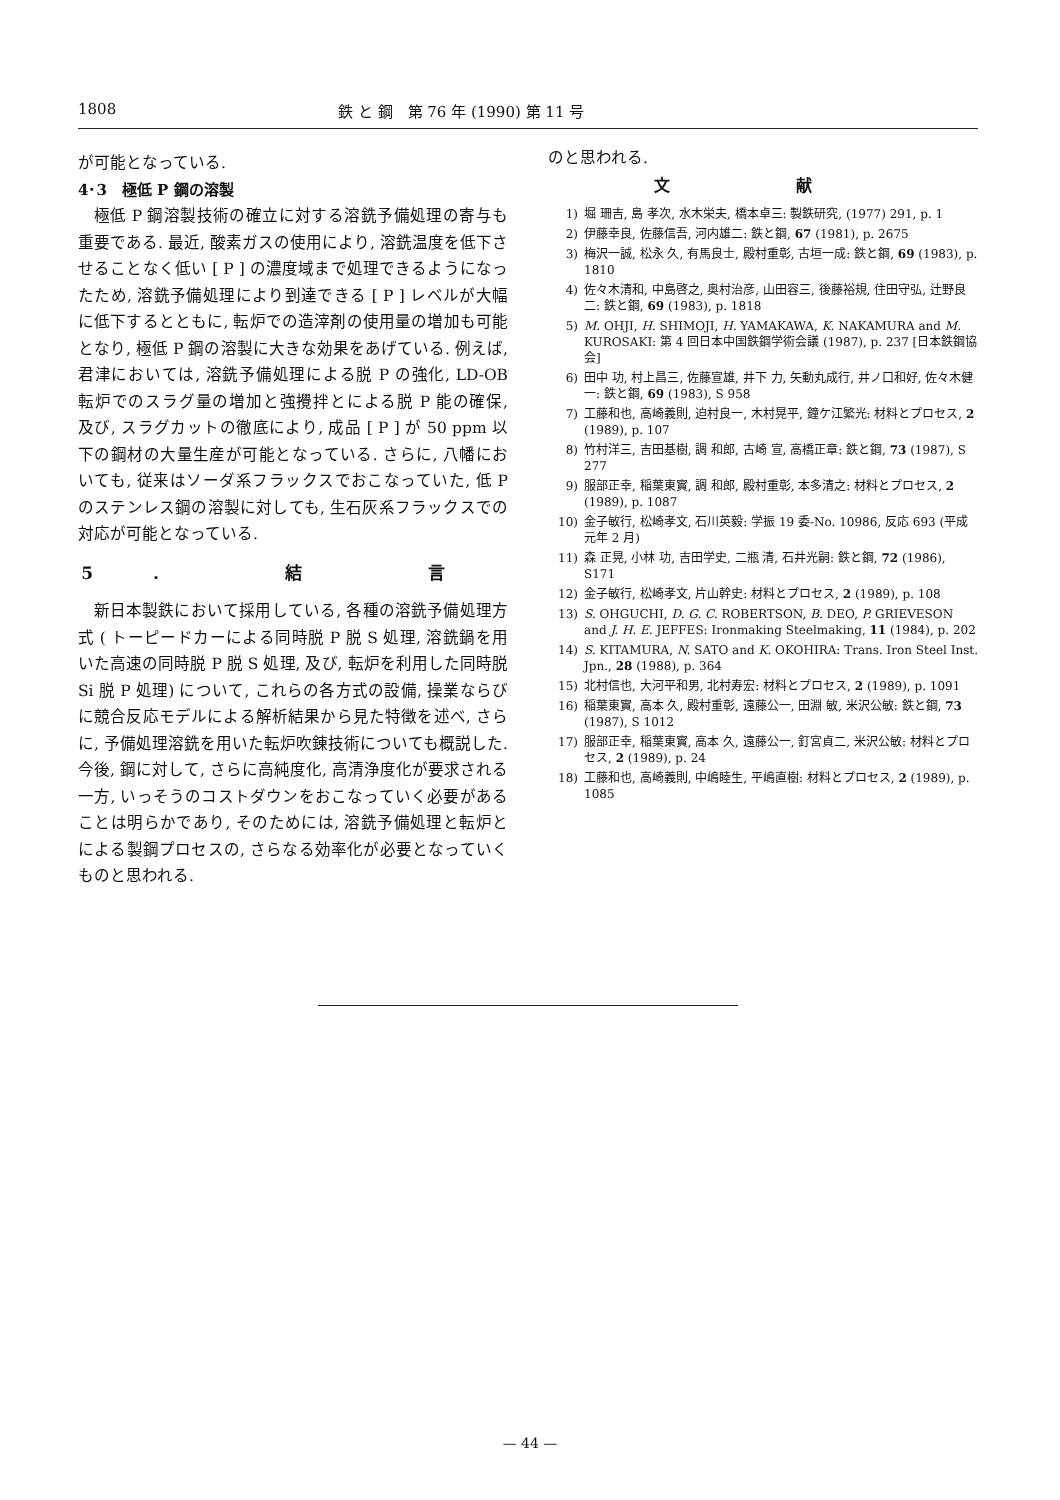1808 鉄 と 鋼　第 76 年 (1990) 第 11 号
が可能となっている.
4･3　極低 P 鋼の溶製
極低 P 鋼溶製技術の確立に対する溶銑予備処理の寄与も重要である. 最近, 酸素ガスの使用により, 溶銑温度を低下させることなく低い [ P ] の濃度域まで処理できるようになったため, 溶銑予備処理により到達できる [ P ] レベルが大幅に低下するとともに, 転炉での造滓剤の使用量の増加も可能となり, 極低 P 鋼の溶製に大きな効果をあげている. 例えば, 君津においては, 溶銑予備処理による脱 P の強化, LD-OB 転炉でのスラグ量の増加と強攪拌とによる脱 P 能の確保, 及び, スラグカットの徹底により, 成品 [ P ] が 50 ppm 以下の鋼材の大量生産が可能となっている. さらに, 八幡においても, 従来はソーダ系フラックスでおこなっていた, 低 P のステンレス鋼の溶製に対しても, 生石灰系フラックスでの対応が可能となっている.
5. 結 言
新日本製鉄において採用している, 各種の溶銑予備処理方式 ( トーピードカーによる同時脱 P 脱 S 処理, 溶銑鍋を用いた高速の同時脱 P 脱 S 処理, 及び, 転炉を利用した同時脱 Si 脱 P 処理) について, これらの各方式の設備, 操業ならびに競合反応モデルによる解析結果から見た特徴を述べ, さらに, 予備処理溶銑を用いた転炉吹錬技術についても概説した. 今後, 鋼に対して, さらに高純度化, 高清浄度化が要求される一方, いっそうのコストダウンをおこなっていく必要があることは明らかであり, そのためには, 溶銑予備処理と転炉とによる製鋼プロセスの, さらなる効率化が必要となっていくものと思われる.
のと思われる.
文 献
1) 堀 珊吉, 島 孝次, 水木栄夫, 橋本卓三: 製鉄研究, (1977) 291, p. 1
2) 伊藤幸良, 佐藤信吾, 河内雄二: 鉄と鋼, 67 (1981), p. 2675
3) 梅沢一誠, 松永 久, 有馬良士, 殿村重彰, 古垣一成: 鉄と鋼, 69 (1983), p. 1810
4) 佐々木清和, 中島啓之, 奥村治彦, 山田容三, 後藤裕規, 住田守弘, 辻野良二: 鉄と鋼, 69 (1983), p. 1818
5) M. OHJI, H. SHIMOJI, H. YAMAKAWA, K. NAKAMURA and M. KUROSAKI: 第 4 回日本中国鉄鋼学術会議 (1987), p. 237 [日本鉄鋼協会]
6) 田中 功, 村上昌三, 佐藤宣雄, 井下 力, 矢動丸成行, 井ノ口和好, 佐々木健一: 鉄と鋼, 69 (1983), S 958
7) 工藤和也, 高崎義則, 迫村良一, 木村晃平, 鐘ケ江繁光: 材料とプロセス, 2 (1989), p. 107
8) 竹村洋三, 吉田基樹, 調 和郎, 古崎 宣, 高橋正章: 鉄と鋼, 73 (1987), S 277
9) 服部正幸, 稲葉東實, 調 和郎, 殿村重彰, 本多清之: 材料とプロセス, 2 (1989), p. 1087
10) 金子敏行, 松崎孝文, 石川英毅: 学振 19 委-No. 10986, 反応 693 (平成元年 2 月)
11) 森 正晃, 小林 功, 吉田学史, 二瓶 清, 石井光嗣: 鉄と鋼, 72 (1986), S171
12) 金子敏行, 松崎孝文, 片山幹史: 材料とプロセス, 2 (1989), p. 108
13) S. OHGUCHI, D. G. C. ROBERTSON, B. DEO, P. GRIEVESON and J. H. E. JEFFES: Ironmaking Steelmaking, 11 (1984), p. 202
14) S. KITAMURA, N. SATO and K. OKOHIRA: Trans. Iron Steel Inst. Jpn., 28 (1988), p. 364
15) 北村信也, 大河平和男, 北村寿宏: 材料とプロセス, 2 (1989), p. 1091
16) 稲葉東實, 高本 久, 殿村重彰, 遠藤公一, 田淵 敏, 米沢公敏: 鉄と鋼, 73 (1987), S 1012
17) 服部正幸, 稲葉東實, 高本 久, 遠藤公一, 釘宮貞二, 米沢公敏: 材料とプロセス, 2 (1989), p. 24
18) 工藤和也, 高崎義則, 中嶋睦生, 平嶋直樹: 材料とプロセス, 2 (1989), p. 1085
— 44 —